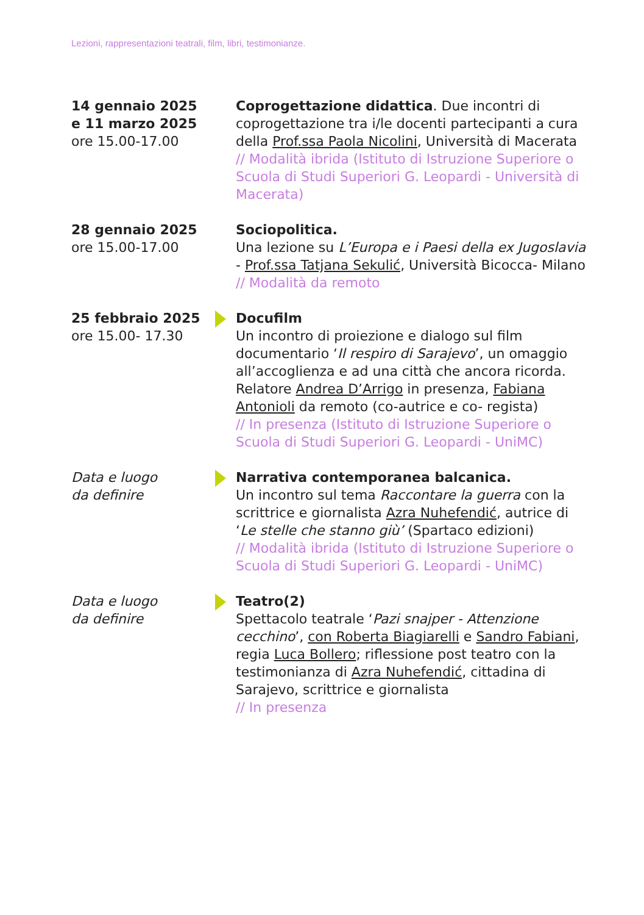Lezioni, rappresentazioni teatrali, film, libri, testimonianze.
14 gennaio 2025
e 11 marzo 2025
ore 15.00-17.00
Coprogettazione didattica. Due incontri di coprogettazione tra i/le docenti partecipanti a cura della Prof.ssa Paola Nicolini, Università di Macerata
// Modalità ibrida (Istituto di Istruzione Superiore o Scuola di Studi Superiori G. Leopardi - Università di Macerata)
28 gennaio 2025
ore 15.00-17.00
Sociopolitica.
Una lezione su L’Europa e i Paesi della ex Jugoslavia - Prof.ssa Tatjana Sekulić, Università Bicocca- Milano
// Modalità da remoto
25 febbraio 2025
ore 15.00- 17.30
Docufilm
Un incontro di proiezione e dialogo sul film documentario ‘Il respiro di Sarajevo’, un omaggio all’accoglienza e ad una città che ancora ricorda. Relatore Andrea D’Arrigo in presenza, Fabiana Antonioli da remoto (co-autrice e co- regista)
// In presenza (Istituto di Istruzione Superiore o Scuola di Studi Superiori G. Leopardi - UniMC)
Data e luogo
da definire
Narrativa contemporanea balcanica.
Un incontro sul tema Raccontare la guerra con la scrittrice e giornalista Azra Nuhefendić, autrice di ‘Le stelle che stanno giù’ (Spartaco edizioni)
// Modalità ibrida (Istituto di Istruzione Superiore o Scuola di Studi Superiori G. Leopardi - UniMC)
Data e luogo
da definire
Teatro(2)
Spettacolo teatrale ‘Pazi snajper - Attenzione cecchino’, con Roberta Biagiarelli e Sandro Fabiani, regia Luca Bollero; riflessione post teatro con la testimonianza di Azra Nuhefendić, cittadina di Sarajevo, scrittrice e giornalista
// In presenza